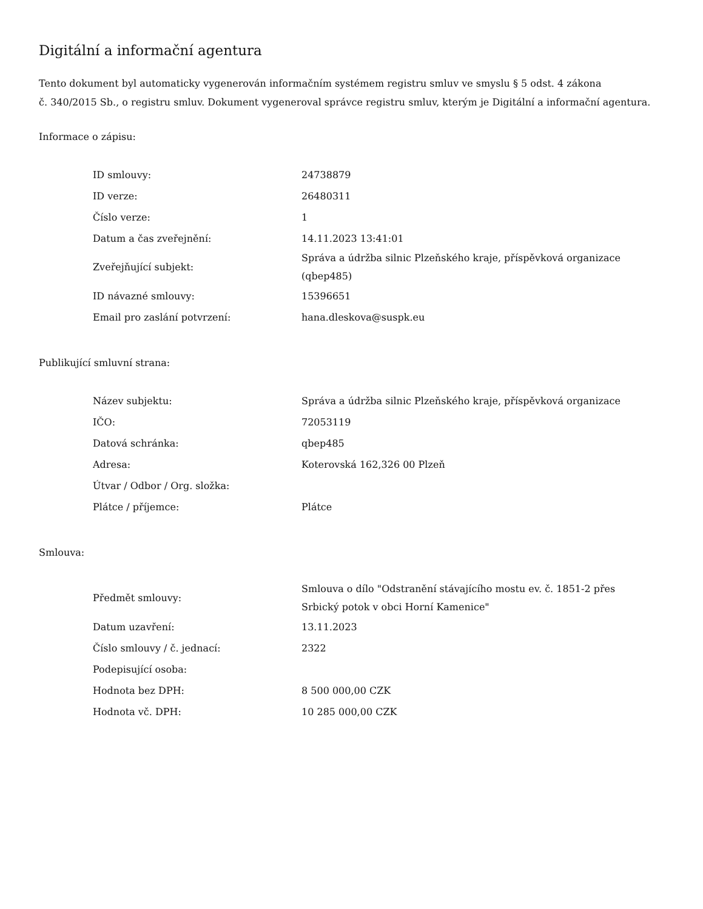Digitální a informační agentura
Tento dokument byl automaticky vygenerován informačním systémem registru smluv ve smyslu § 5 odst. 4 zákona
č. 340/2015 Sb., o registru smluv. Dokument vygeneroval správce registru smluv, kterým je Digitální a informační agentura.
Informace o zápisu:
| ID smlouvy: | 24738879 |
| ID verze: | 26480311 |
| Číslo verze: | 1 |
| Datum a čas zveřejnění: | 14.11.2023 13:41:01 |
| Zveřejňující subjekt: | Správa a údržba silnic Plzeňského kraje, příspěvková organizace (qbep485) |
| ID návazné smlouvy: | 15396651 |
| Email pro zaslání potvrzení: | hana.dleskova@suspk.eu |
Publikující smluvní strana:
| Název subjektu: | Správa a údržba silnic Plzeňského kraje, příspěvková organizace |
| IČO: | 72053119 |
| Datová schránka: | qbep485 |
| Adresa: | Koterovská 162,326 00 Plzeň |
| Útvar / Odbor / Org. složka: | |
| Plátce / příjemce: | Plátce |
Smlouva:
| Předmět smlouvy: | Smlouva o dílo "Odstranění stávajícího mostu ev. č. 1851-2 přes Srbický potok v obci Horní Kamenice" |
| Datum uzavření: | 13.11.2023 |
| Číslo smlouvy / č. jednací: | 2322 |
| Podepisující osoba: | |
| Hodnota bez DPH: | 8 500 000,00 CZK |
| Hodnota vč. DPH: | 10 285 000,00 CZK |